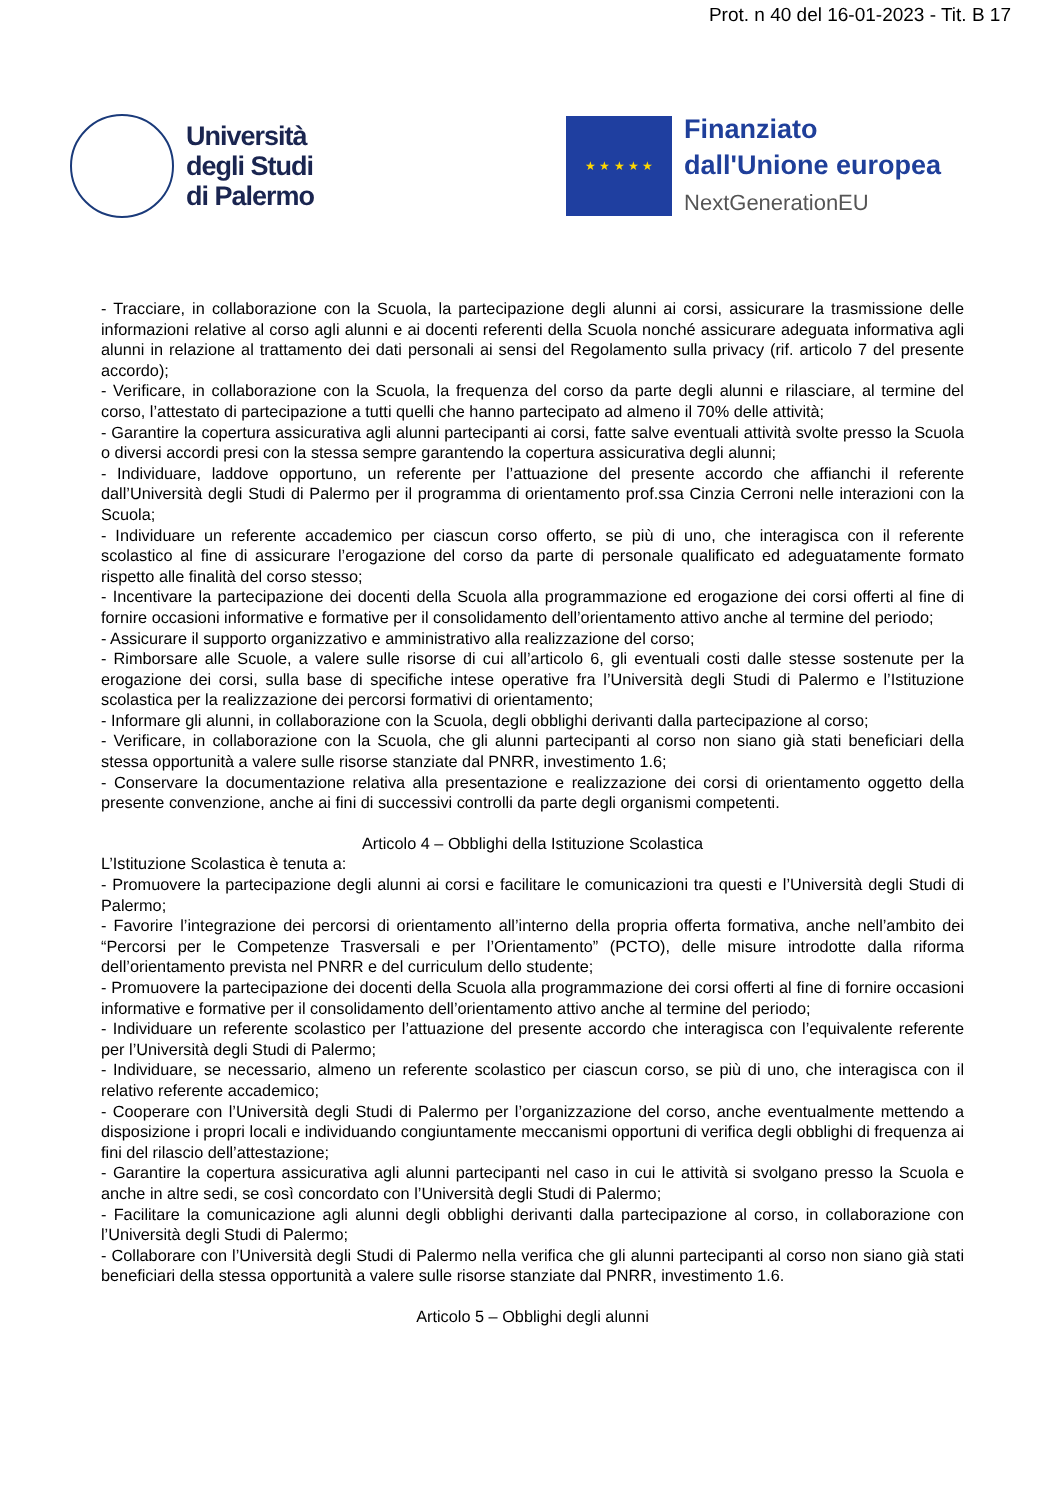Prot. n 40 del 16-01-2023 - Tit. B 17
Università
degli Studi
di Palermo
★ ★ ★ ★ ★
Finanziato
dall'Unione europea
NextGenerationEU
- Tracciare, in collaborazione con la Scuola, la partecipazione degli alunni ai corsi, assicurare la trasmissione delle informazioni relative al corso agli alunni e ai docenti referenti della Scuola nonché assicurare adeguata informativa agli alunni in relazione al trattamento dei dati personali ai sensi del Regolamento sulla privacy (rif. articolo 7 del presente accordo);
- Verificare, in collaborazione con la Scuola, la frequenza del corso da parte degli alunni e rilasciare, al termine del corso, l’attestato di partecipazione a tutti quelli che hanno partecipato ad almeno il 70% delle attività;
- Garantire la copertura assicurativa agli alunni partecipanti ai corsi, fatte salve eventuali attività svolte presso la Scuola o diversi accordi presi con la stessa sempre garantendo la copertura assicurativa degli alunni;
- Individuare, laddove opportuno, un referente per l’attuazione del presente accordo che affianchi il referente dall’Università degli Studi di Palermo per il programma di orientamento prof.ssa Cinzia Cerroni nelle interazioni con la Scuola;
- Individuare un referente accademico per ciascun corso offerto, se più di uno, che interagisca con il referente scolastico al fine di assicurare l’erogazione del corso da parte di personale qualificato ed adeguatamente formato rispetto alle finalità del corso stesso;
- Incentivare la partecipazione dei docenti della Scuola alla programmazione ed erogazione dei corsi offerti al fine di fornire occasioni informative e formative per il consolidamento dell’orientamento attivo anche al termine del periodo;
- Assicurare il supporto organizzativo e amministrativo alla realizzazione del corso;
- Rimborsare alle Scuole, a valere sulle risorse di cui all’articolo 6, gli eventuali costi dalle stesse sostenute per la erogazione dei corsi, sulla base di specifiche intese operative fra l’Università degli Studi di Palermo e l’Istituzione scolastica per la realizzazione dei percorsi formativi di orientamento;
- Informare gli alunni, in collaborazione con la Scuola, degli obblighi derivanti dalla partecipazione al corso;
- Verificare, in collaborazione con la Scuola, che gli alunni partecipanti al corso non siano già stati beneficiari della stessa opportunità a valere sulle risorse stanziate dal PNRR, investimento 1.6;
- Conservare la documentazione relativa alla presentazione e realizzazione dei corsi di orientamento oggetto della presente convenzione, anche ai fini di successivi controlli da parte degli organismi competenti.
Articolo 4 – Obblighi della Istituzione Scolastica
L’Istituzione Scolastica è tenuta a:
- Promuovere la partecipazione degli alunni ai corsi e facilitare le comunicazioni tra questi e l’Università degli Studi di Palermo;
- Favorire l’integrazione dei percorsi di orientamento all’interno della propria offerta formativa, anche nell’ambito dei “Percorsi per le Competenze Trasversali e per l’Orientamento” (PCTO), delle misure introdotte dalla riforma dell’orientamento prevista nel PNRR e del curriculum dello studente;
- Promuovere la partecipazione dei docenti della Scuola alla programmazione dei corsi offerti al fine di fornire occasioni informative e formative per il consolidamento dell’orientamento attivo anche al termine del periodo;
- Individuare un referente scolastico per l’attuazione del presente accordo che interagisca con l’equivalente referente per l’Università degli Studi di Palermo;
- Individuare, se necessario, almeno un referente scolastico per ciascun corso, se più di uno, che interagisca con il relativo referente accademico;
- Cooperare con l’Università degli Studi di Palermo per l’organizzazione del corso, anche eventualmente mettendo a disposizione i propri locali e individuando congiuntamente meccanismi opportuni di verifica degli obblighi di frequenza ai fini del rilascio dell’attestazione;
- Garantire la copertura assicurativa agli alunni partecipanti nel caso in cui le attività si svolgano presso la Scuola e anche in altre sedi, se così concordato con l’Università degli Studi di Palermo;
- Facilitare la comunicazione agli alunni degli obblighi derivanti dalla partecipazione al corso, in collaborazione con l’Università degli Studi di Palermo;
- Collaborare con l’Università degli Studi di Palermo nella verifica che gli alunni partecipanti al corso non siano già stati beneficiari della stessa opportunità a valere sulle risorse stanziate dal PNRR, investimento 1.6.
Articolo 5 – Obblighi degli alunni